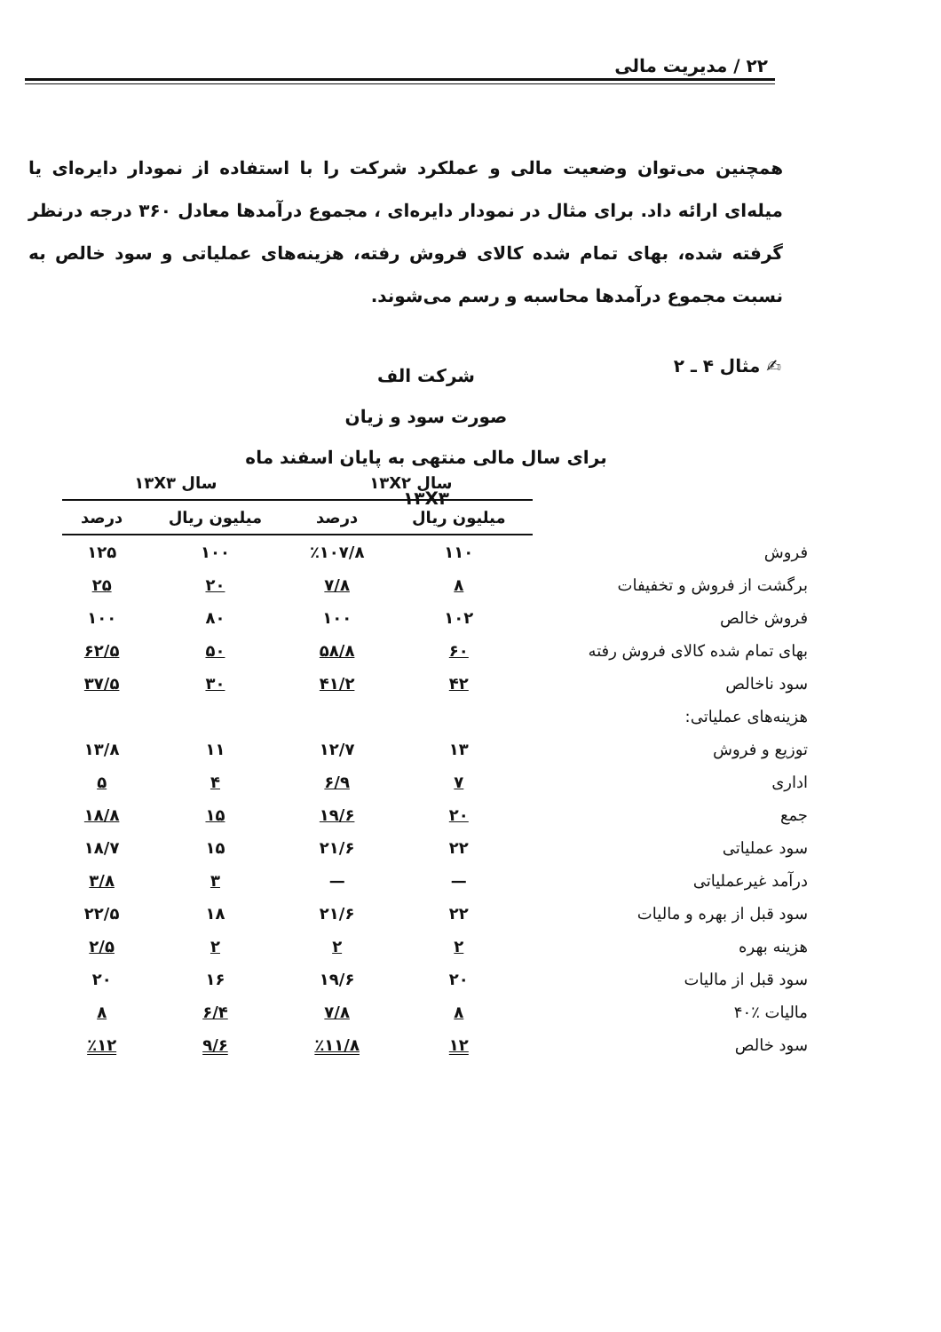۲۲ / مدیریت مالی
همچنین می‌توان وضعیت مالی و عملکرد شرکت را با استفاده از نمودار دایره‌ای یا میله‌ای ارائه داد. برای مثال در نمودار دایره‌ای ، مجموع درآمدها معادل ۳۶۰ درجه درنظر گرفته شده، بهای تمام شده کالای فروش رفته، هزینه‌های عملیاتی و سود خالص به نسبت مجموع درآمدها محاسبه و رسم می‌شوند.
✍ مثال ۴ ـ ۲
شرکت الف
صورت سود و زیان
برای سال مالی منتهی به پایان اسفند ماه ۱۳X۳
| | سال ۱۳X۲ | | سال ۱۳X۳ | |
| | میلیون ریال | درصد | میلیون ریال | درصد |
| فروش | ۱۱۰ | ٪۱۰۷/۸ | ۱۰۰ | ۱۲۵ |
| برگشت از فروش و تخفیفات | ۸ | ۷/۸ | ۲۰ | ۲۵ |
| فروش خالص | ۱۰۲ | ۱۰۰ | ۸۰ | ۱۰۰ |
| بهای تمام شده کالای فروش رفته | ۶۰ | ۵۸/۸ | ۵۰ | ۶۲/۵ |
| سود ناخالص | ۴۲ | ۴۱/۲ | ۳۰ | ۳۷/۵ |
| هزینه‌های عملیاتی: | | | | |
| توزیع و فروش | ۱۳ | ۱۲/۷ | ۱۱ | ۱۳/۸ |
| اداری | ۷ | ۶/۹ | ۴ | ۵ |
| جمع | ۲۰ | ۱۹/۶ | ۱۵ | ۱۸/۸ |
| سود عملیاتی | ۲۲ | ۲۱/۶ | ۱۵ | ۱۸/۷ |
| درآمد غیرعملیاتی | — | — | ۳ | ۳/۸ |
| سود قبل از بهره و مالیات | ۲۲ | ۲۱/۶ | ۱۸ | ۲۲/۵ |
| هزینه بهره | ۲ | ۲ | ۲ | ۲/۵ |
| سود قبل از مالیات | ۲۰ | ۱۹/۶ | ۱۶ | ۲۰ |
| مالیات ٪۴۰ | ۸ | ۷/۸ | ۶/۴ | ۸ |
| سود خالص | ۱۲ | ٪۱۱/۸ | ۹/۶ | ٪۱۲ |